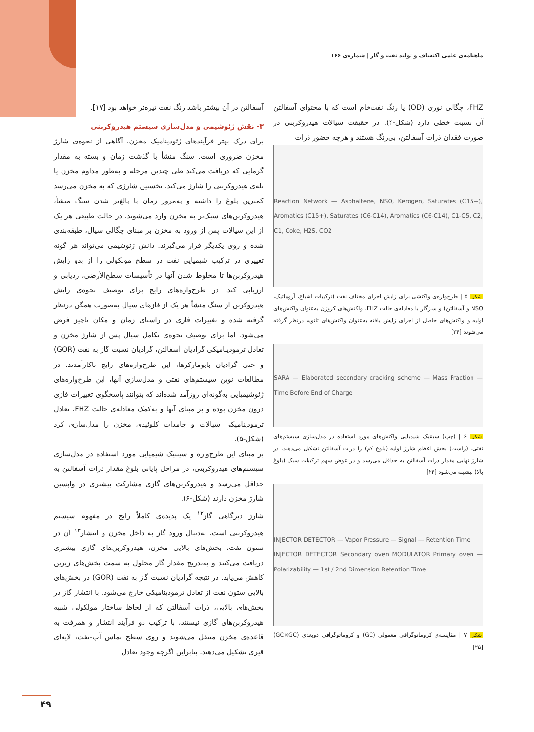ماهنامه‌ی علمی اکتشاف و تولید نفت و گاز | شماره‌ی ۱۶۶
FHZ، چگالی نوری (OD) یا رنگ نفت‌خام است که با محتوای آسفالتن آن نسبت خطی دارد (شکل-۴). در حقیقت سیالات هیدروکربنی در صورت فقدان ذرات آسفالتن، بی‌رنگ هستند و هرچه حضور ذرات
Reaction Network — Asphaltene, NSO, Kerogen, Saturates (C15+), Aromatics (C15+), Saturates (C6-C14), Aromatics (C6-C14), C1-C5, C2, C1, Coke, H2S, CO2
شکل ۵ | طرح‌واره‌ی واکنشی برای زایش اجزای مختلف نفت (ترکیبات اشباع، آروماتیک، NSO و آسفالتن) و سازگار با معادله‌ی حالت FHZ. واکنش‌های کروژن به‌عنوان واکنش‌های اولیه و واکنش‌های حاصل از اجزای زایش یافته به‌عنوان واکنش‌های ثانویه درنظر گرفته می‌شوند [۲۴]
SARA — Elaborated secondary cracking scheme — Mass Fraction — Time Before End of Charge
شکل ۶ | (چپ) سینتیک شیمیایی واکنش‌های مورد استفاده در مدل‌سازی سیستم‌های نفتی. (راست) بخش اعظم شارژ اولیه (بلوغ کم) را ذرات آسفالتن تشکیل می‌دهند. در شارژ نهایی مقدار ذرات آسفالتن به حداقل می‌رسد و در عوض سهم ترکیبات سبک (بلوغ بالا) بیشینه می‌شود [۲۴]
INJECTOR DETECTOR — Vapor Pressure — Signal — Retention Time
INJECTOR DETECTOR Secondary oven MODULATOR Primary oven — Polarizability — 1st / 2nd Dimension Retention Time
شکل ۷ | مقایسه‌ی کروماتوگرافی معمولی (GC) و کروماتوگرافی دوبعدی (GC×GC) [۲۵]
آسفالتن در آن بیشتر باشد رنگ نفت تیره‌تر خواهد بود [۱۷].
۳- نقش ژئوشیمی و مدل‌سازی سیستم هیدروکربنی
برای درک بهتر فرآیندهای ژئودینامیک مخزن، آگاهی از نحوه‌ی شارژ مخزن ضروری است. سنگ منشأ با گذشت زمان و بسته به مقدار گرمایی که دریافت می‌کند طی چندین مرحله و به‌طور مداوم مخزن یا تله‌ی هیدروکربنی را شارژ می‌کند. نخستین شارژی که به مخزن می‌رسد کمترین بلوغ را داشته و به‌مرور زمان با بالغ‌تر شدن سنگ منشأ، هیدروکربن‌های سبک‌تر به مخزن وارد می‌شوند. در حالت طبیعی هر یک از این سیالات پس از ورود به مخزن بر مبنای چگالی سیال، طبقه‌بندی شده و روی یکدیگر قرار می‌گیرند. دانش ژئوشیمی می‌تواند هر گونه تغییری در ترکیب شیمیایی نفت در سطح مولکولی را از بدو زایش هیدروکربن‌ها تا مخلوط شدن آنها در تأسیسات سطح‌الأرضی، ردیابی و ارزیابی کند. در طرح‌واره‌های رایج برای توصیف نحوه‌ی زایش هیدروکربن از سنگ منشأ هر یک از فازهای سیال به‌صورت همگن درنظر گرفته شده و تغییرات فازی در راستای زمان و مکان ناچیز فرض می‌شود. اما برای توصیف نحوه‌ی تکامل سیال پس از شارژ مخزن و تعادل ترمودینامیکی گرادیان آسفالتن، گرادیان نسبت گاز به نفت (GOR) و حتی گرادیان بایومارکرها، این طرح‌واره‌های رایج ناکارآمدند. در مطالعات نوین سیستم‌های نفتی و مدل‌سازی آنها، این طرح‌واره‌های ژئوشیمیایی به‌گونه‌ای روزآمد شده‌اند که بتوانند پاسخگوی تغییرات فازی درون مخزن بوده و بر مبنای آنها و به‌کمک معادله‌ی حالت FHZ، تعادل ترمودینامیکی سیالات و جامدات کلوئیدی مخزن را مدل‌سازی کرد (شکل-۵).
بر مبنای این طرح‌واره و سینتیک شیمیایی مورد استفاده در مدل‌سازی سیستم‌های هیدروکربنی، در مراحل پایانی بلوغ مقدار ذرات آسفالتن به حداقل می‌رسد و هیدروکربن‌های گازی مشارکت بیشتری در واپسین شارژ مخزن دارند (شکل-۶).
شارژ دیرگاهی گاز<sup>۱۲</sup> یک پدیده‌ی کاملاً رایج در مفهوم سیستم هیدروکربنی است. به‌دنبال ورود گاز به داخل مخزن و انتشار<sup>۱۳</sup> آن در ستون نفت، بخش‌های بالایی مخزن، هیدروکربن‌های گازی بیشتری دریافت می‌کنند و به‌تدریج مقدار گاز محلول به سمت بخش‌های زیرین کاهش می‌یابد. در نتیجه گرادیان نسبت گاز به نفت (GOR) در بخش‌های بالایی ستون نفت از تعادل ترمودینامیکی خارج می‌شود. با انتشار گاز در بخش‌های بالایی، ذرات آسفالتن که از لحاظ ساختار مولکولی شبیه هیدروکربن‌های گازی نیستند، با ترکیب دو فرآیند انتشار و همرفت به قاعده‌ی مخزن منتقل می‌شوند و روی سطح تماس آب-نفت، لایه‌ای قیری تشکیل می‌دهند. بنابراین اگرچه وجود تعادل
۴۹